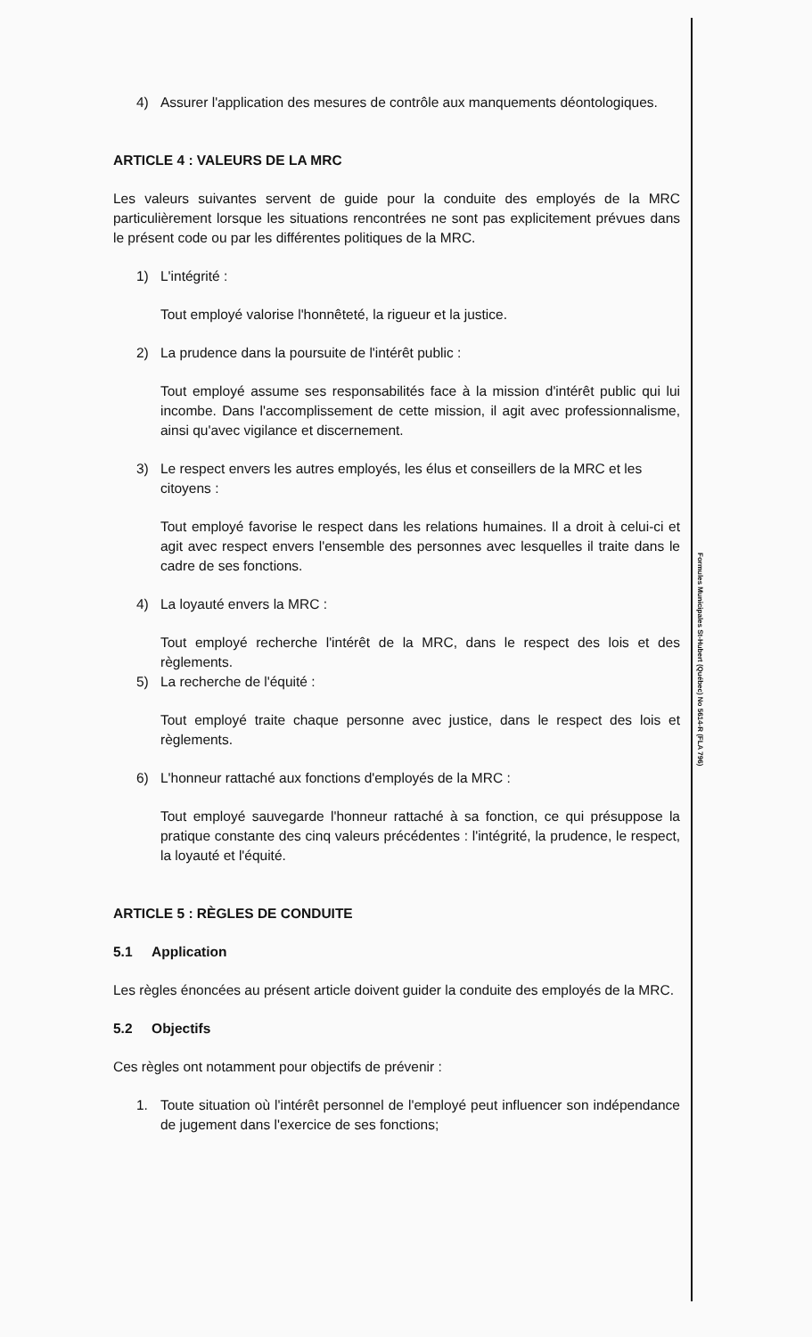4) Assurer l'application des mesures de contrôle aux manquements déontologiques.
ARTICLE 4 : VALEURS DE LA MRC
Les valeurs suivantes servent de guide pour la conduite des employés de la MRC particulièrement lorsque les situations rencontrées ne sont pas explicitement prévues dans le présent code ou par les différentes politiques de la MRC.
1) L'intégrité :
Tout employé valorise l'honnêteté, la rigueur et la justice.
2) La prudence dans la poursuite de l'intérêt public :
Tout employé assume ses responsabilités face à la mission d'intérêt public qui lui incombe. Dans l'accomplissement de cette mission, il agit avec professionnalisme, ainsi qu'avec vigilance et discernement.
3) Le respect envers les autres employés, les élus et conseillers de la MRC et les citoyens :
Tout employé favorise le respect dans les relations humaines. Il a droit à celui-ci et agit avec respect envers l'ensemble des personnes avec lesquelles il traite dans le cadre de ses fonctions.
4) La loyauté envers la MRC :
Tout employé recherche l'intérêt de la MRC, dans le respect des lois et des règlements.
5) La recherche de l'équité :
Tout employé traite chaque personne avec justice, dans le respect des lois et règlements.
6) L'honneur rattaché aux fonctions d'employés de la MRC :
Tout employé sauvegarde l'honneur rattaché à sa fonction, ce qui présuppose la pratique constante des cinq valeurs précédentes : l'intégrité, la prudence, le respect, la loyauté et l'équité.
ARTICLE 5 : RÈGLES DE CONDUITE
5.1 Application
Les règles énoncées au présent article doivent guider la conduite des employés de la MRC.
5.2 Objectifs
Ces règles ont notamment pour objectifs de prévenir :
1. Toute situation où l'intérêt personnel de l'employé peut influencer son indépendance de jugement dans l'exercice de ses fonctions;
Formules Municipales St-Hubert (Québec) No 5614-R (FLA 796)